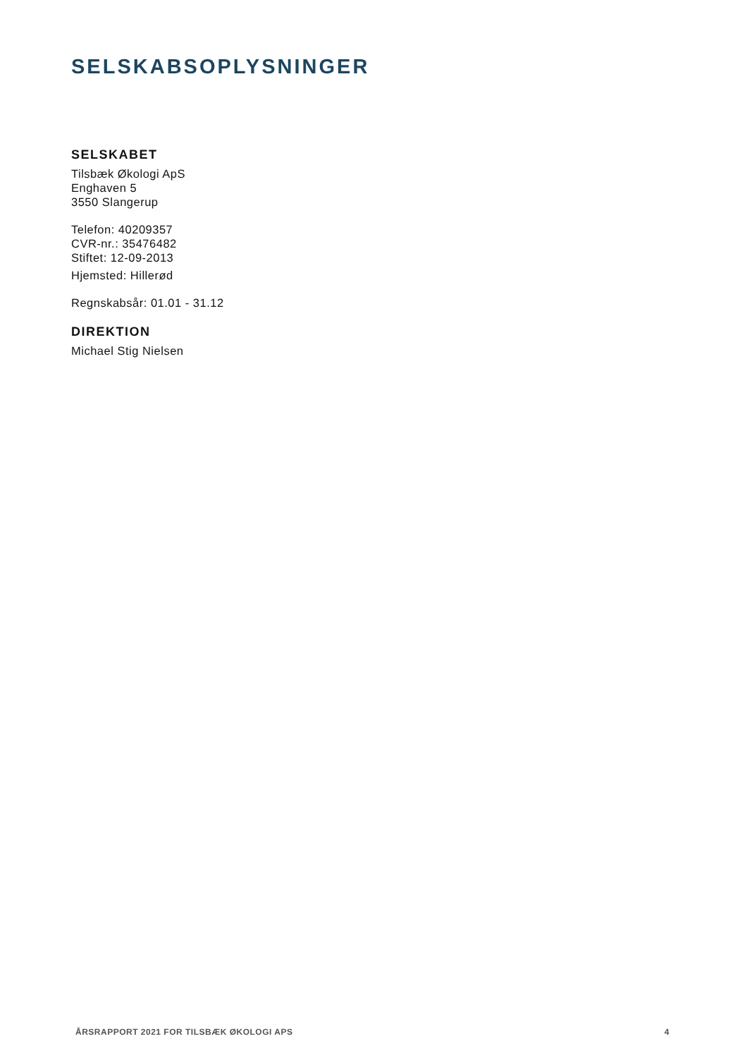SELSKABSOPLYSNINGER
SELSKABET
Tilsbæk Økologi ApS
Enghaven 5
3550 Slangerup
Telefon: 40209357
CVR-nr.: 35476482
Stiftet: 12-09-2013
Hjemsted: Hillerød
Regnskabsår: 01.01 - 31.12
DIREKTION
Michael Stig Nielsen
ÅRSRAPPORT 2021 FOR TILSBÆK ØKOLOGI APS 4